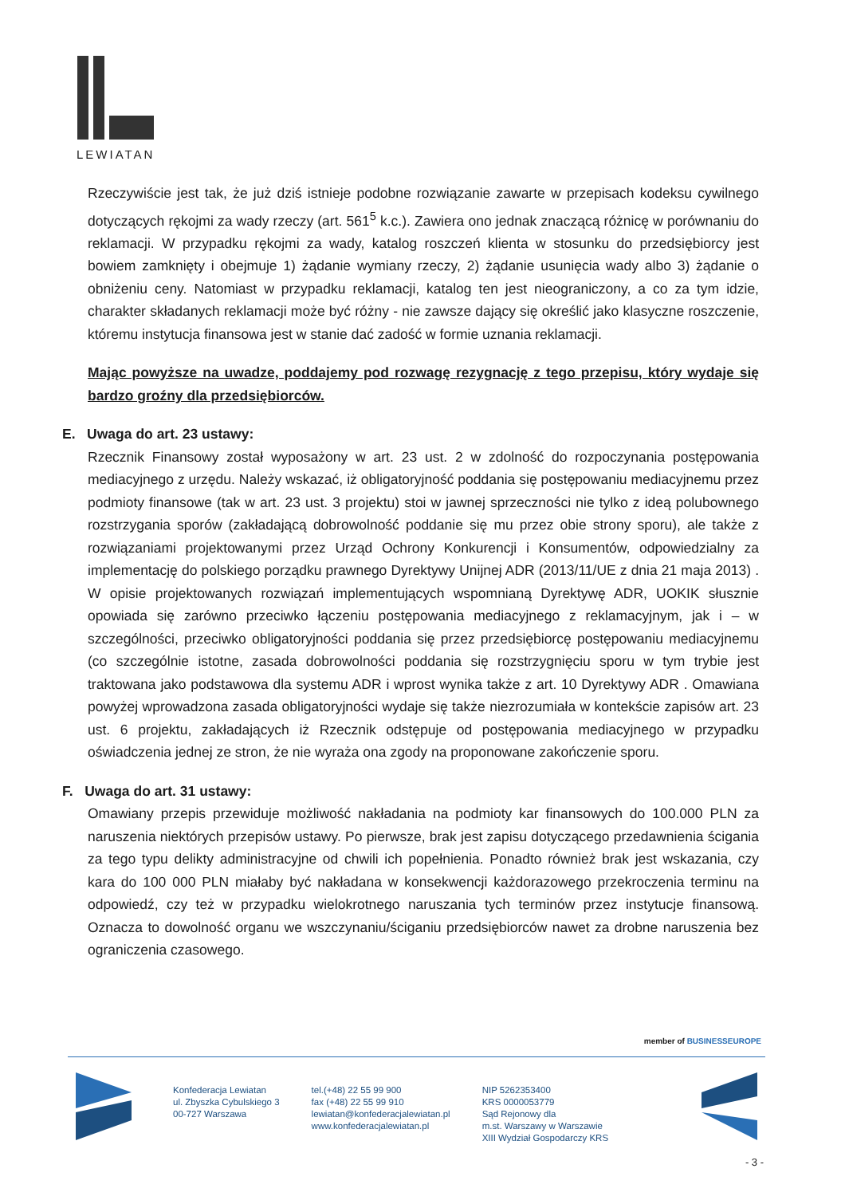LEWIATAN
Rzeczywiście jest tak, że już dziś istnieje podobne rozwiązanie zawarte w przepisach kodeksu cywilnego dotyczących rękojmi za wady rzeczy (art. 561<sup>5</sup> k.c.). Zawiera ono jednak znaczącą różnicę w porównaniu do reklamacji. W przypadku rękojmi za wady, katalog roszczeń klienta w stosunku do przedsiębiorcy jest bowiem zamknięty i obejmuje 1) żądanie wymiany rzeczy, 2) żądanie usunięcia wady albo 3) żądanie o obniżeniu ceny. Natomiast w przypadku reklamacji, katalog ten jest nieograniczony, a co za tym idzie, charakter składanych reklamacji może być różny - nie zawsze dający się określić jako klasyczne roszczenie, któremu instytucja finansowa jest w stanie dać zadość w formie uznania reklamacji.
Mając powyższe na uwadze, poddajemy pod rozwagę rezygnację z tego przepisu, który wydaje się bardzo groźny dla przedsiębiorców.
E. Uwaga do art. 23 ustawy:
Rzecznik Finansowy został wyposażony w art. 23 ust. 2 w zdolność do rozpoczynania postępowania mediacyjnego z urzędu. Należy wskazać, iż obligatoryjność poddania się postępowaniu mediacyjnemu przez podmioty finansowe (tak w art. 23 ust. 3 projektu) stoi w jawnej sprzeczności nie tylko z ideą polubownego rozstrzygania sporów (zakładającą dobrowolność poddanie się mu przez obie strony sporu), ale także z rozwiązaniami projektowanymi przez Urząd Ochrony Konkurencji i Konsumentów, odpowiedzialny za implementację do polskiego porządku prawnego Dyrektywy Unijnej ADR (2013/11/UE z dnia 21 maja 2013) . W opisie projektowanych rozwiązań implementujących wspomnianą Dyrektywę ADR, UOKIK słusznie opowiada się zarówno przeciwko łączeniu postępowania mediacyjnego z reklamacyjnym, jak i – w szczególności, przeciwko obligatoryjności poddania się przez przedsiębiorcę postępowaniu mediacyjnemu (co szczególnie istotne, zasada dobrowolności poddania się rozstrzygnięciu sporu w tym trybie jest traktowana jako podstawowa dla systemu ADR i wprost wynika także z art. 10 Dyrektywy ADR . Omawiana powyżej wprowadzona zasada obligatoryjności wydaje się także niezrozumiała w kontekście zapisów art. 23 ust. 6 projektu, zakładających iż Rzecznik odstępuje od postępowania mediacyjnego w przypadku oświadczenia jednej ze stron, że nie wyraża ona zgody na proponowane zakończenie sporu.
F. Uwaga do art. 31 ustawy:
Omawiany przepis przewiduje możliwość nakładania na podmioty kar finansowych do 100.000 PLN za naruszenia niektórych przepisów ustawy. Po pierwsze, brak jest zapisu dotyczącego przedawnienia ścigania za tego typu delikty administracyjne od chwili ich popełnienia. Ponadto również brak jest wskazania, czy kara do 100 000 PLN miałaby być nakładana w konsekwencji każdorazowego przekroczenia terminu na odpowiedź, czy też w przypadku wielokrotnego naruszania tych terminów przez instytucje finansową. Oznacza to dowolność organu we wszczynaniu/ściganiu przedsiębiorców nawet za drobne naruszenia bez ograniczenia czasowego.
member of BUSINESSEUROPE
Konfederacja Lewiatan
ul. Zbyszka Cybulskiego 3
00-727 Warszawa
tel.(+48) 22 55 99 900
fax (+48) 22 55 99 910
lewiatan@konfederacjalewiatan.pl
www.konfederacjalewiatan.pl
NIP 5262353400
KRS 0000053779
Sąd Rejonowy dla
m.st. Warszawy w Warszawie
XIII Wydział Gospodarczy KRS
- 3 -